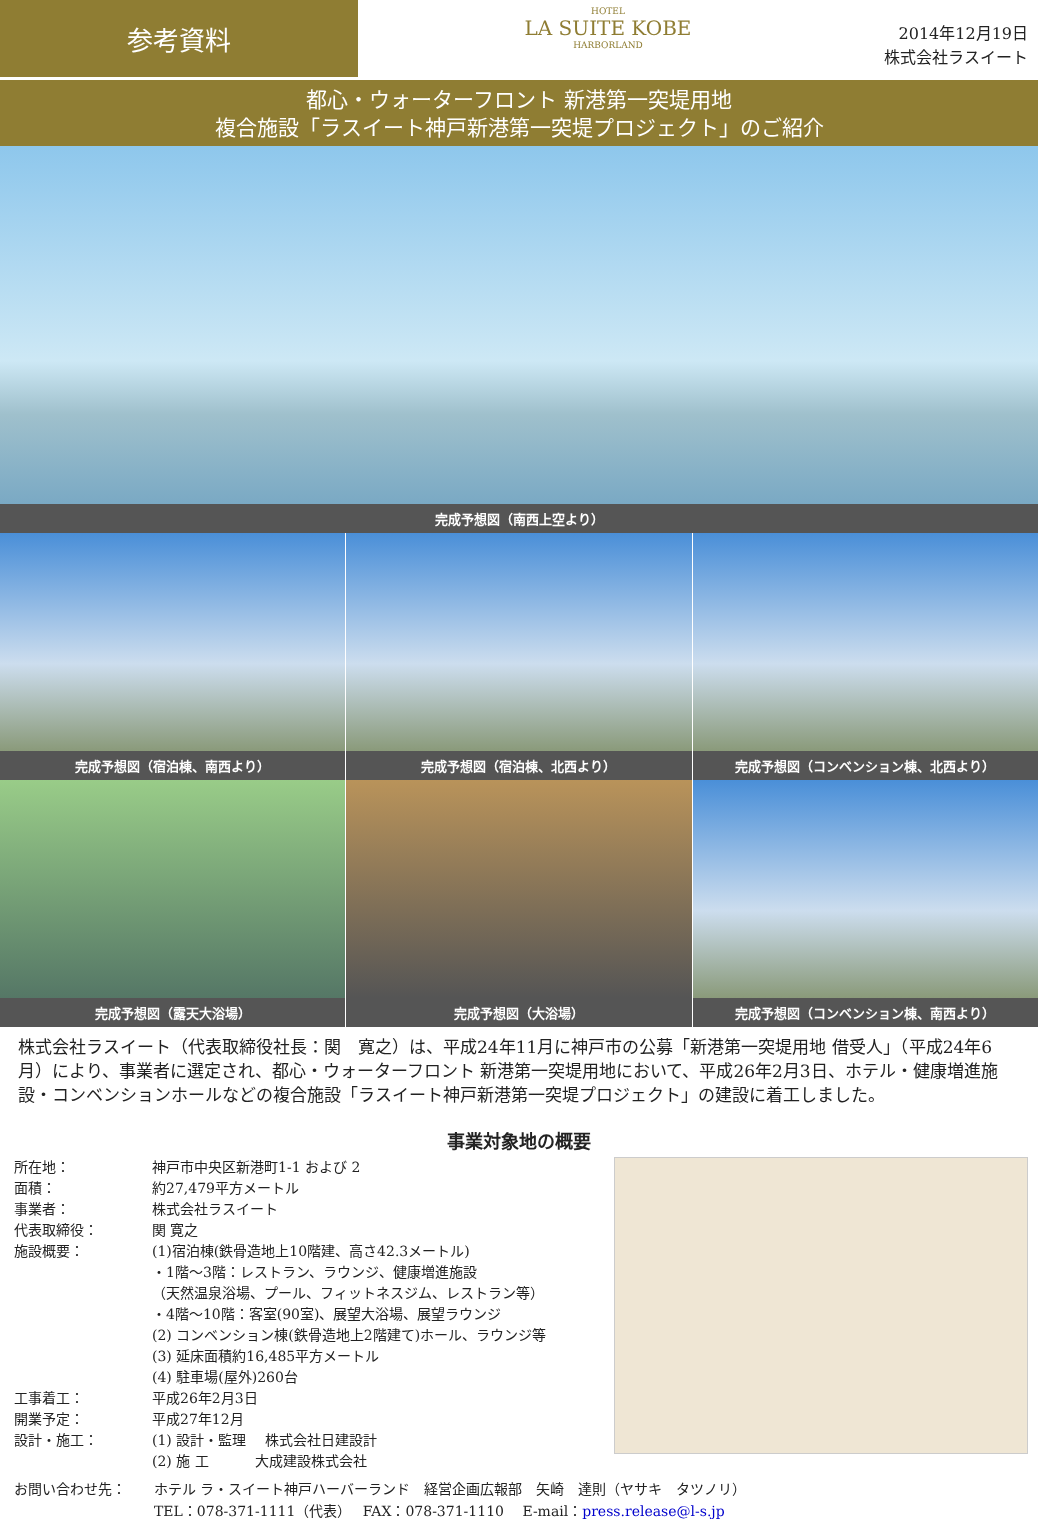参考資料
HOTEL
LA SUITE KOBE
HARBORLAND
2014年12月19日
株式会社ラスイート
都心・ウォーターフロント 新港第一突堤用地
複合施設「ラスイート神戸新港第一突堤プロジェクト」のご紹介
完成予想図（南西上空より）
完成予想図（宿泊棟、南西より）
完成予想図（宿泊棟、北西より）
完成予想図（コンベンション棟、北西より）
完成予想図（露天大浴場）
完成予想図（大浴場）
完成予想図（コンベンション棟、南西より）
株式会社ラスイート（代表取締役社長：関　寛之）は、平成24年11月に神戸市の公募「新港第一突堤用地 借受人」（平成24年6月）により、事業者に選定され、都心・ウォーターフロント 新港第一突堤用地において、平成26年2月3日、ホテル・健康増進施設・コンベンションホールなどの複合施設「ラスイート神戸新港第一突堤プロジェクト」の建設に着工しました。
事業対象地の概要
所在地：
神戸市中央区新港町1-1 および 2
面積：
約27,479平方メートル
事業者：
株式会社ラスイート
代表取締役：
関 寛之
施設概要：
(1)宿泊棟(鉄骨造地上10階建、高さ42.3メートル)
・1階～3階：レストラン、ラウンジ、健康増進施設
（天然温泉浴場、プール、フィットネスジム、レストラン等）
・4階～10階：客室(90室)、展望大浴場、展望ラウンジ
(2) コンベンション棟(鉄骨造地上2階建て)ホール、ラウンジ等
(3) 延床面積約16,485平方メートル
(4) 駐車場(屋外)260台
工事着工：
平成26年2月3日
開業予定：
平成27年12月
設計・施工：
(1) 設計・監理　 株式会社日建設計
(2) 施 工　　　 大成建設株式会社
お問い合わせ先：
ホテル ラ・スイート神戸ハーバーランド　経営企画広報部　矢崎　達則（ヤサキ　タツノリ）
TEL：078-371-1111（代表）　 FAX：078-371-1110　 E-mail：press.release@l-s.jp